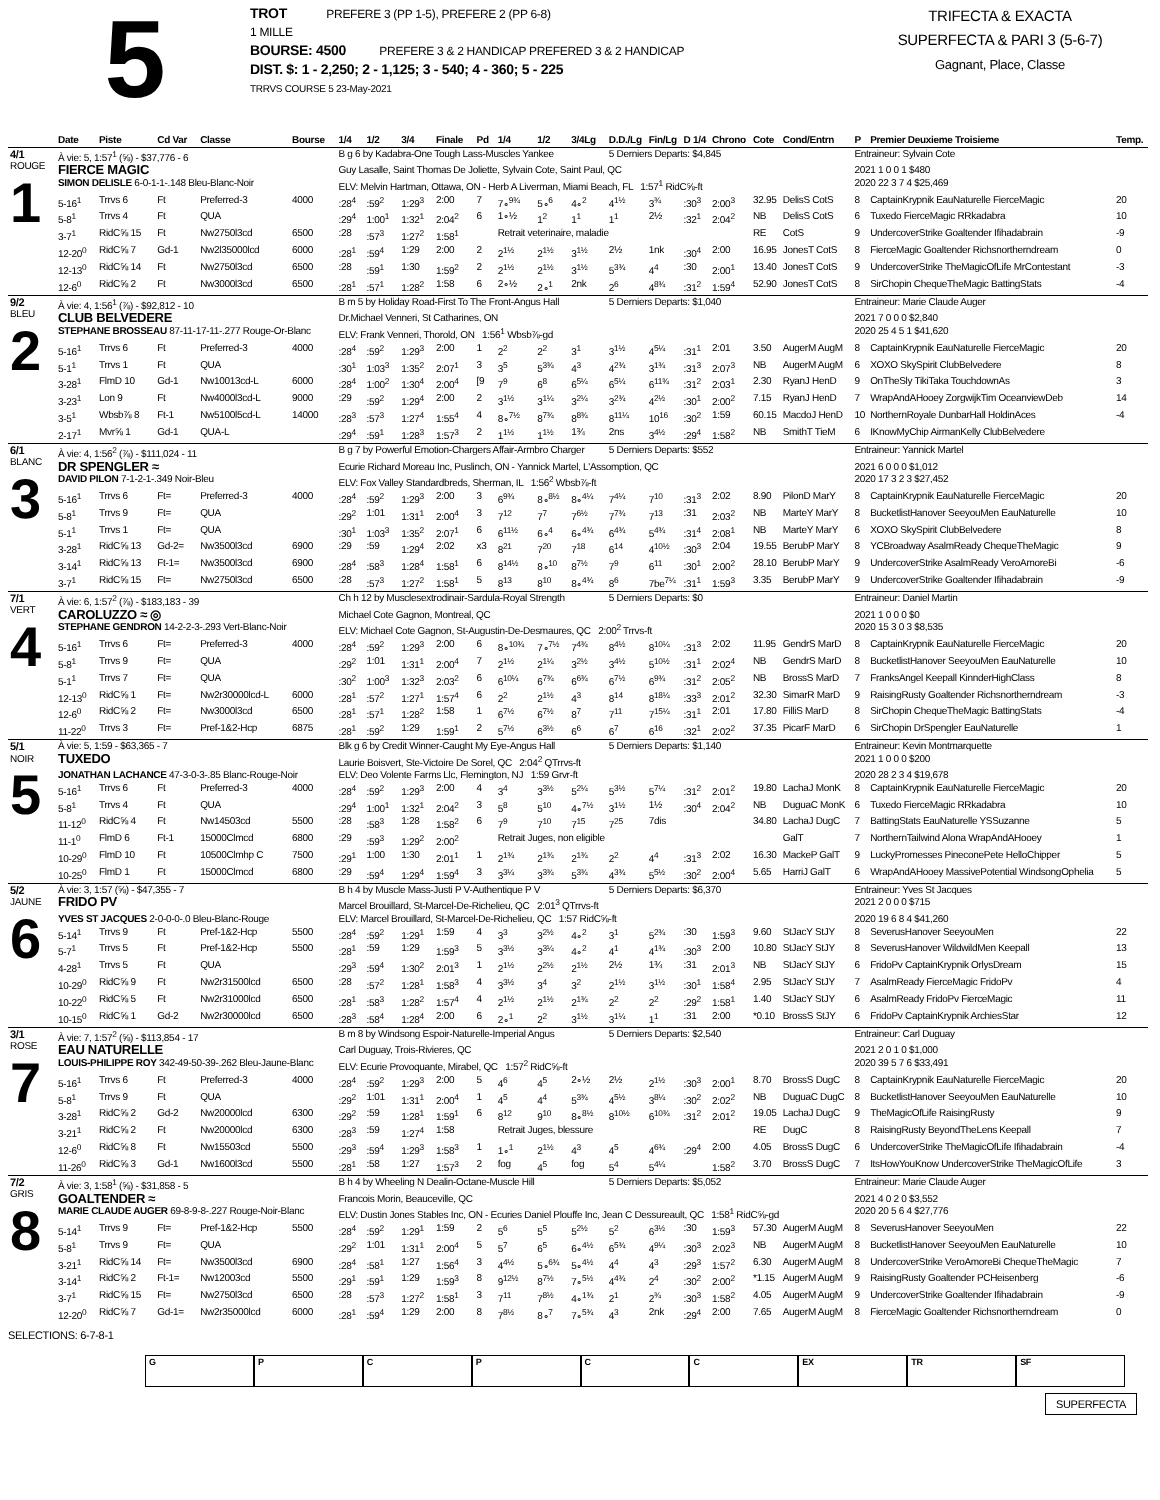5
TROT PREFERE 3 (PP 1-5), PREFERE 2 (PP 6-8)
1 MILLE
BOURSE: 4500 PREFERE 3 & 2 HANDICAP PREFERED 3 & 2 HANDICAP
DIST. $: 1 - 2,250; 2 - 1,125; 3 - 540; 4 - 360; 5 - 225
TRRVS COURSE 5 23-May-2021
TRIFECTA & EXACTA
SUPERFECTA & PARI 3 (5-6-7)
Gagnant, Place, Classe
| | Date | Piste | Cd Var | Classe | Bourse | 1/4 | 1/2 | 3/4 | Finale | Pd | 1/4 | 1/2 | 3/4Lg | D.D./Lg | Fin/Lg | D 1/4 | Chrono | Cote | Cond/Entrn | P | Premier Deuxieme Troisieme | Temp. |
| --- | --- | --- | --- | --- | --- | --- | --- | --- | --- | --- | --- | --- | --- | --- | --- | --- | --- | --- | --- | --- | --- | --- |
| 4/1 ROUGE 1 | À vie: 5, 1:57<sup>1</sup> (⅝) - $37,776 - 6 | | | | | B g 6 by Kadabra-One Tough Lass-Muscles Yankee | | | | | | | | 5 Derniers Departs: $4,845 | | | | | | Entraineur: Sylvain Cote | | |
| | FIERCE MAGIC | | | | | Guy Lasalle, Saint Thomas De Joliette, Sylvain Cote, Saint Paul, QC | | | | | | | | | | | | | | 2021 1 0 0 1 $480 | | |
| | SIMON DELISLE 6-0-1-1-.148 Bleu-Blanc-Noir | | | | | ELV: Melvin Hartman, Ottawa, ON - Herb A Liverman, Miami Beach, FL 1:57<sup>1</sup> RidC⅝-ft | | | | | | | | | | | | | | 2020 22 3 7 4 $25,469 | | |
| | 5-16<sup>1</sup> | Trrvs 6 | Ft | Preferred-3 | 4000 | :28<sup>4</sup> | :59<sup>2</sup> | 1:29<sup>3</sup> | 2:00 | 7 | 7∘<sup>9¾</sup> | 5∘<sup>6</sup> | 4∘<sup>2</sup> | 4<sup>1½</sup> | 3<sup>¾</sup> | :30<sup>3</sup> | 2:00<sup>3</sup> | 32.95 | DelisS CotS | 8 | CaptainKrypnik EauNaturelle FierceMagic | 20 |
| | 5-8<sup>1</sup> | Trrvs 4 | Ft | QUA | | :29<sup>4</sup> | 1:00<sup>1</sup> | 1:32<sup>1</sup> | 2:04<sup>2</sup> | 6 | 1∘½ | 1<sup>2</sup> | 1<sup>1</sup> | 1<sup>1</sup> | 2½ | :32<sup>1</sup> | 2:04<sup>2</sup> | NB | DelisS CotS | 6 | Tuxedo FierceMagic RRkadabra | 10 |
| | 3-7<sup>1</sup> | RidC⅝ 15 | Ft | Nw2750l3cd | 6500 | :28 | :57<sup>3</sup> | 1:27<sup>2</sup> | 1:58<sup>1</sup> | | Retrait veterinaire, maladie | | | | | | | RE | CotS | 9 | UndercoverStrike Goaltender Ifihadabrain | -9 |
| | 12-20<sup>0</sup> | RidC⅝ 7 | Gd-1 | Nw2l35000lcd | 6000 | :28<sup>1</sup> | :59<sup>4</sup> | 1:29 | 2:00 | 2 | 2<sup>1½</sup> | 2<sup>1½</sup> | 3<sup>1½</sup> | 2½ | 1nk | :30<sup>4</sup> | 2:00 | 16.95 | JonesT CotS | 8 | FierceMagic Goaltender Richsnortherndream | 0 |
| | 12-13<sup>0</sup> | RidC⅝ 14 | Ft | Nw2750l3cd | 6500 | :28 | :59<sup>1</sup> | 1:30 | 1:59<sup>2</sup> | 2 | 2<sup>1½</sup> | 2<sup>1½</sup> | 3<sup>1½</sup> | 5<sup>3¾</sup> | 4<sup>4</sup> | :30 | 2:00<sup>1</sup> | 13.40 | JonesT CotS | 9 | UndercoverStrike TheMagicOfLife MrContestant | -3 |
| | 12-6<sup>0</sup> | RidC⅝ 2 | Ft | Nw3000l3cd | 6500 | :28<sup>1</sup> | :57<sup>1</sup> | 1:28<sup>2</sup> | 1:58 | 6 | 2∘½ | 2∘<sup>1</sup> | 2nk | 2<sup>6</sup> | 4<sup>8¾</sup> | :31<sup>2</sup> | 1:59<sup>4</sup> | 52.90 | JonesT CotS | 8 | SirChopin ChequeTheMagic BattingStats | -4 |
| 9/2 BLEU 2 | À vie: 4, 1:56<sup>1</sup> (⅞) - $92,812 - 10 | | | | | B m 5 by Holiday Road-First To The Front-Angus Hall | | | | | | | | 5 Derniers Departs: $1,040 | | | | | | Entraineur: Marie Claude Auger | | |
| | CLUB BELVEDERE | | | | | Dr.Michael Venneri, St Catharines, ON | | | | | | | | | | | | | | 2021 7 0 0 0 $2,840 | | |
| | STEPHANE BROSSEAU 87-11-17-11-.277 Rouge-Or-Blanc | | | | | ELV: Frank Venneri, Thorold, ON 1:56<sup>1</sup> Wbsb⅞-gd | | | | | | | | | | | | | | 2020 25 4 5 1 $41,620 | | |
| | 5-16<sup>1</sup> | Trrvs 6 | Ft | Preferred-3 | 4000 | :28<sup>4</sup> | :59<sup>2</sup> | 1:29<sup>3</sup> | 2:00 | 1 | 2<sup>2</sup> | 2<sup>2</sup> | 3<sup>1</sup> | 3<sup>1½</sup> | 4<sup>5¼</sup> | :31<sup>1</sup> | 2:01 | 3.50 | AugerM AugM | 8 | CaptainKrypnik EauNaturelle FierceMagic | 20 |
| | 5-1<sup>1</sup> | Trrvs 1 | Ft | QUA | | :30<sup>1</sup> | 1:03<sup>3</sup> | 1:35<sup>2</sup> | 2:07<sup>1</sup> | 3 | 3<sup>5</sup> | 5<sup>3¾</sup> | 4<sup>3</sup> | 4<sup>2¾</sup> | 3<sup>1¾</sup> | :31<sup>3</sup> | 2:07<sup>3</sup> | NB | AugerM AugM | 6 | XOXO SkySpirit ClubBelvedere | 8 |
| | 3-28<sup>1</sup> | FlmD 10 | Gd-1 | Nw10013cd-L | 6000 | :28<sup>4</sup> | 1:00<sup>2</sup> | 1:30<sup>4</sup> | 2:00<sup>4</sup> | [9 | 7<sup>9</sup> | 6<sup>8</sup> | 6<sup>5¼</sup> | 6<sup>5¼</sup> | 6<sup>11¾</sup> | :31<sup>2</sup> | 2:03<sup>1</sup> | 2.30 | RyanJ HenD | 9 | OnTheSly TikiTaka TouchdownAs | 3 |
| | 3-23<sup>1</sup> | Lon 9 | Ft | Nw4000l3cd-L | 9000 | :29 | :59<sup>2</sup> | 1:29<sup>4</sup> | 2:00 | 2 | 3<sup>1½</sup> | 3<sup>1¼</sup> | 3<sup>2¼</sup> | 3<sup>2¾</sup> | 4<sup>2½</sup> | :30<sup>1</sup> | 2:00<sup>2</sup> | 7.15 | RyanJ HenD | 7 | WrapAndAHooey ZorgwijkTim OceanviewDeb | 14 |
| | 3-5<sup>1</sup> | Wbsb⅞ 8 | Ft-1 | Nw5100l5cd-L | 14000 | :28<sup>3</sup> | :57<sup>3</sup> | 1:27<sup>4</sup> | 1:55<sup>4</sup> | 4 | 8∘<sup>7½</sup> | 8<sup>7¾</sup> | 8<sup>8¾</sup> | 8<sup>11¼</sup> | 10<sup>16</sup> | :30<sup>2</sup> | 1:59 | 60.15 | MacdoJ HenD | 10 | NorthernRoyale DunbarHall HoldinAces | -4 |
| | 2-17<sup>1</sup> | Mvr⅝ 1 | Gd-1 | QUA-L | | :29<sup>4</sup> | :59<sup>1</sup> | 1:28<sup>3</sup> | 1:57<sup>3</sup> | 2 | 1<sup>1½</sup> | 1<sup>1½</sup> | 1¾ | 2ns | 3<sup>4½</sup> | :29<sup>4</sup> | 1:58<sup>2</sup> | NB | SmithT TieM | 6 | IKnowMyChip AirmanKelly ClubBelvedere | |
| 6/1 BLANC 3 | À vie: 4, 1:56<sup>2</sup> (⅞) - $111,024 - 11 | | | | | B g 7 by Powerful Emotion-Chargers Affair-Armbro Charger | | | | | | | | 5 Derniers Departs: $552 | | | | | | Entraineur: Yannick Martel | | |
| | DR SPENGLER ≈ | | | | | Ecurie Richard Moreau Inc, Puslinch, ON - Yannick Martel, L'Assomption, QC | | | | | | | | | | | | | | 2021 6 0 0 0 $1,012 | | |
| | DAVID PILON 7-1-2-1-.349 Noir-Bleu | | | | | ELV: Fox Valley Standardbreds, Sherman, IL 1:56<sup>2</sup> Wbsb⅞-ft | | | | | | | | | | | | | | 2020 17 3 2 3 $27,452 | | |
| | 5-16<sup>1</sup> | Trrvs 6 | Ft= | Preferred-3 | 4000 | :28<sup>4</sup> | :59<sup>2</sup> | 1:29<sup>3</sup> | 2:00 | 3 | 6<sup>9¾</sup> | 8∘<sup>8½</sup> | 8∘<sup>4¼</sup> | 7<sup>4¼</sup> | 7<sup>10</sup> | :31<sup>3</sup> | 2:02 | 8.90 | PilonD MarY | 8 | CaptainKrypnik EauNaturelle FierceMagic | 20 |
| | 5-8<sup>1</sup> | Trrvs 9 | Ft= | QUA | | :29<sup>2</sup> | 1:01 | 1:31<sup>1</sup> | 2:00<sup>4</sup> | 3 | 7<sup>12</sup> | 7<sup>7</sup> | 7<sup>6½</sup> | 7<sup>7¾</sup> | 7<sup>13</sup> | :31 | 2:03<sup>2</sup> | NB | MarteY MarY | 8 | BucketlistHanover SeeyouMen EauNaturelle | 10 |
| | 5-1<sup>1</sup> | Trrvs 1 | Ft= | QUA | | :30<sup>1</sup> | 1:03<sup>3</sup> | 1:35<sup>2</sup> | 2:07<sup>1</sup> | 6 | 6<sup>11½</sup> | 6∘<sup>4</sup> | 6∘<sup>4¾</sup> | 6<sup>4¾</sup> | 5<sup>4¾</sup> | :31<sup>4</sup> | 2:08<sup>1</sup> | NB | MarteY MarY | 6 | XOXO SkySpirit ClubBelvedere | 8 |
| | 3-28<sup>1</sup> | RidC⅝ 13 | Gd-2= | Nw3500l3cd | 6900 | :29 | :59 | 1:29<sup>4</sup> | 2:02 | x3 | 8<sup>21</sup> | 7<sup>20</sup> | 7<sup>18</sup> | 6<sup>14</sup> | 4<sup>10½</sup> | :30<sup>3</sup> | 2:04 | 19.55 | BerubP MarY | 8 | YCBroadway AsalmReady ChequeTheMagic | 9 |
| | 3-14<sup>1</sup> | RidC⅝ 13 | Ft-1= | Nw3500l3cd | 6900 | :28<sup>4</sup> | :58<sup>3</sup> | 1:28<sup>4</sup> | 1:58<sup>1</sup> | 6 | 8<sup>14½</sup> | 8∘<sup>10</sup> | 8<sup>7½</sup> | 7<sup>9</sup> | 6<sup>11</sup> | :30<sup>1</sup> | 2:00<sup>2</sup> | 28.10 | BerubP MarY | 9 | UndercoverStrike AsalmReady VeroAmoreBi | -6 |
| | 3-7<sup>1</sup> | RidC⅝ 15 | Ft= | Nw2750l3cd | 6500 | :28 | :57<sup>3</sup> | 1:27<sup>2</sup> | 1:58<sup>1</sup> | 5 | 8<sup>13</sup> | 8<sup>10</sup> | 8∘<sup>4¾</sup> | 8<sup>6</sup> | 7be<sup>7¼</sup> | :31<sup>1</sup> | 1:59<sup>3</sup> | 3.35 | BerubP MarY | 9 | UndercoverStrike Goaltender Ifihadabrain | -9 |
| 7/1 VERT 4 | À vie: 6, 1:57<sup>2</sup> (⅞) - $183,183 - 39 | | | | | Ch h 12 by Musclesextrodinair-Sardula-Royal Strength | | | | | | | | 5 Derniers Departs: $0 | | | | | | Entraineur: Daniel Martin | | |
| | CAROLUZZO ≈ ◎ | | | | | Michael Cote Gagnon, Montreal, QC | | | | | | | | | | | | | | 2021 1 0 0 0 $0 | | |
| | STEPHANE GENDRON 14-2-2-3-.293 Vert-Blanc-Noir | | | | | ELV: Michael Cote Gagnon, St-Augustin-De-Desmaures, QC 2:00<sup>2</sup> Trrvs-ft | | | | | | | | | | | | | | 2020 15 3 0 3 $8,535 | | |
| | 5-16<sup>1</sup> | Trrvs 6 | Ft= | Preferred-3 | 4000 | :28<sup>4</sup> | :59<sup>2</sup> | 1:29<sup>3</sup> | 2:00 | 6 | 8∘<sup>10¾</sup> | 7∘<sup>7½</sup> | 7<sup>4¾</sup> | 8<sup>4½</sup> | 8<sup>10¼</sup> | :31<sup>3</sup> | 2:02 | 11.95 | GendrS MarD | 8 | CaptainKrypnik EauNaturelle FierceMagic | 20 |
| | 5-8<sup>1</sup> | Trrvs 9 | Ft= | QUA | | :29<sup>2</sup> | 1:01 | 1:31<sup>1</sup> | 2:00<sup>4</sup> | 7 | 2<sup>1½</sup> | 2<sup>1¼</sup> | 3<sup>2½</sup> | 3<sup>4½</sup> | 5<sup>10½</sup> | :31<sup>1</sup> | 2:02<sup>4</sup> | NB | GendrS MarD | 8 | BucketlistHanover SeeyouMen EauNaturelle | 10 |
| | 5-1<sup>1</sup> | Trrvs 7 | Ft= | QUA | | :30<sup>2</sup> | 1:00<sup>3</sup> | 1:32<sup>3</sup> | 2:03<sup>2</sup> | 6 | 6<sup>10¼</sup> | 6<sup>7¾</sup> | 6<sup>6¾</sup> | 6<sup>7½</sup> | 6<sup>9¾</sup> | :31<sup>2</sup> | 2:05<sup>2</sup> | NB | BrossS MarD | 7 | FranksAngel Keepall KinnderHighClass | 8 |
| | 12-13<sup>0</sup> | RidC⅝ 1 | Ft= | Nw2r30000lcd-L | 6000 | :28<sup>1</sup> | :57<sup>2</sup> | 1:27<sup>1</sup> | 1:57<sup>4</sup> | 6 | 2<sup>2</sup> | 2<sup>1½</sup> | 4<sup>3</sup> | 8<sup>14</sup> | 8<sup>18¼</sup> | :33<sup>3</sup> | 2:01<sup>2</sup> | 32.30 | SimarR MarD | 9 | RaisingRusty Goaltender Richsnortherndream | -3 |
| | 12-6<sup>0</sup> | RidC⅝ 2 | Ft= | Nw3000l3cd | 6500 | :28<sup>1</sup> | :57<sup>1</sup> | 1:28<sup>2</sup> | 1:58 | 1 | 6<sup>7½</sup> | 6<sup>7½</sup> | 8<sup>7</sup> | 7<sup>11</sup> | 7<sup>15¼</sup> | :31<sup>1</sup> | 2:01 | 17.80 | FilliS MarD | 8 | SirChopin ChequeTheMagic BattingStats | -4 |
| | 11-22<sup>0</sup> | Trrvs 3 | Ft= | Pref-1&2-Hcp | 6875 | :28<sup>1</sup> | :59<sup>2</sup> | 1:29 | 1:59<sup>1</sup> | 2 | 5<sup>7½</sup> | 6<sup>3½</sup> | 6<sup>6</sup> | 6<sup>7</sup> | 6<sup>16</sup> | :32<sup>1</sup> | 2:02<sup>2</sup> | 37.35 | PicarF MarD | 6 | SirChopin DrSpengler EauNaturelle | 1 |
| 5/1 NOIR 5 | À vie: 5, 1:59 - $63,365 - 7 | | | | | Blk g 6 by Credit Winner-Caught My Eye-Angus Hall | | | | | | | | 5 Derniers Departs: $1,140 | | | | | | Entraineur: Kevin Montmarquette | | |
| | TUXEDO | | | | | Laurie Boisvert, Ste-Victoire De Sorel, QC 2:04<sup>2</sup> QTrrvs-ft | | | | | | | | | | | | | | 2021 1 0 0 0 $200 | | |
| | JONATHAN LACHANCE 47-3-0-3-.85 Blanc-Rouge-Noir | | | | | ELV: Deo Volente Farms Llc, Flemington, NJ 1:59 Grvr-ft | | | | | | | | | | | | | | 2020 28 2 3 4 $19,678 | | |
| | 5-16<sup>1</sup> | Trrvs 6 | Ft | Preferred-3 | 4000 | :28<sup>4</sup> | :59<sup>2</sup> | 1:29<sup>3</sup> | 2:00 | 4 | 3<sup>4</sup> | 3<sup>3½</sup> | 5<sup>2¼</sup> | 5<sup>3½</sup> | 5<sup>7¼</sup> | :31<sup>2</sup> | 2:01<sup>2</sup> | 19.80 | LachaJ MonK | 8 | CaptainKrypnik EauNaturelle FierceMagic | 20 |
| | 5-8<sup>1</sup> | Trrvs 4 | Ft | QUA | | :29<sup>4</sup> | 1:00<sup>1</sup> | 1:32<sup>1</sup> | 2:04<sup>2</sup> | 3 | 5<sup>8</sup> | 5<sup>10</sup> | 4∘<sup>7½</sup> | 3<sup>1½</sup> | 1½ | :30<sup>4</sup> | 2:04<sup>2</sup> | NB | DuguaC MonK | 6 | Tuxedo FierceMagic RRkadabra | 10 |
| | 11-12<sup>0</sup> | RidC⅝ 4 | Ft | Nw14503cd | 5500 | :28 | :58<sup>3</sup> | 1:28 | 1:58<sup>2</sup> | 6 | 7<sup>9</sup> | 7<sup>10</sup> | 7<sup>15</sup> | 7<sup>25</sup> | 7dis | | | 34.80 | LachaJ DugC | 7 | BattingStats EauNaturelle YSSuzanne | 5 |
| | 11-1<sup>0</sup> | FlmD 6 | Ft-1 | 15000Clmcd | 6800 | :29 | :59<sup>3</sup> | 1:29<sup>2</sup> | 2:00<sup>2</sup> | | Retrait Juges, non eligible | | | | | | | | GalT | 7 | NorthernTailwind Alona WrapAndAHooey | 1 |
| | 10-29<sup>0</sup> | FlmD 10 | Ft | 10500Clmhp C | 7500 | :29<sup>1</sup> | 1:00 | 1:30 | 2:01<sup>1</sup> | 1 | 2<sup>1¾</sup> | 2<sup>1¾</sup> | 2<sup>1¾</sup> | 2<sup>2</sup> | 4<sup>4</sup> | :31<sup>3</sup> | 2:02 | 16.30 | MackeP GalT | 9 | LuckyPromesses PineconePete HelloChipper | 5 |
| | 10-25<sup>0</sup> | FlmD 1 | Ft | 15000Clmcd | 6800 | :29 | :59<sup>4</sup> | 1:29<sup>4</sup> | 1:59<sup>4</sup> | 3 | 3<sup>3¼</sup> | 3<sup>3¾</sup> | 5<sup>3¾</sup> | 4<sup>3¾</sup> | 5<sup>5½</sup> | :30<sup>2</sup> | 2:00<sup>4</sup> | 5.65 | HarriJ GalT | 6 | WrapAndAHooey MassivePotential WindsongOphelia | 5 |
| 5/2 JAUNE 6 | À vie: 3, 1:57 (⅝) - $47,355 - 7 | | | | | B h 4 by Muscle Mass-Justi P V-Authentique P V | | | | | | | | 5 Derniers Departs: $6,370 | | | | | | Entraineur: Yves St Jacques | | |
| | FRIDO PV | | | | | Marcel Brouillard, St-Marcel-De-Richelieu, QC 2:01<sup>3</sup> QTrrvs-ft | | | | | | | | | | | | | | 2021 2 0 0 0 $715 | | |
| | YVES ST JACQUES 2-0-0-0-.0 Bleu-Blanc-Rouge | | | | | ELV: Marcel Brouillard, St-Marcel-De-Richelieu, QC 1:57 RidC⅝-ft | | | | | | | | | | | | | | 2020 19 6 8 4 $41,260 | | |
| | 5-14<sup>1</sup> | Trrvs 9 | Ft | Pref-1&2-Hcp | 5500 | :28<sup>4</sup> | :59<sup>2</sup> | 1:29<sup>1</sup> | 1:59 | 4 | 3<sup>3</sup> | 3<sup>2½</sup> | 4∘<sup>2</sup> | 3<sup>1</sup> | 5<sup>2¾</sup> | :30 | 1:59<sup>3</sup> | 9.60 | StJacY StJY | 8 | SeverusHanover SeeyouMen | 22 |
| | 5-7<sup>1</sup> | Trrvs 5 | Ft | Pref-1&2-Hcp | 5500 | :28<sup>1</sup> | :59 | 1:29 | 1:59<sup>3</sup> | 5 | 3<sup>3½</sup> | 3<sup>3¼</sup> | 4∘<sup>2</sup> | 4<sup>1</sup> | 4<sup>1¾</sup> | :30<sup>3</sup> | 2:00 | 10.80 | StJacY StJY | 8 | SeverusHanover WildwildMen Keepall | 13 |
| | 4-28<sup>1</sup> | Trrvs 5 | Ft | QUA | | :29<sup>3</sup> | :59<sup>4</sup> | 1:30<sup>2</sup> | 2:01<sup>3</sup> | 1 | 2<sup>1½</sup> | 2<sup>2½</sup> | 2<sup>1½</sup> | 2½ | 1¾ | :31 | 2:01<sup>3</sup> | NB | StJacY StJY | 6 | FridoPv CaptainKrypnik OrlysDream | 15 |
| | 10-29<sup>0</sup> | RidC⅝ 9 | Ft | Nw2r31500lcd | 6500 | :28 | :57<sup>2</sup> | 1:28<sup>1</sup> | 1:58<sup>3</sup> | 4 | 3<sup>3½</sup> | 3<sup>4</sup> | 3<sup>2</sup> | 2<sup>1½</sup> | 3<sup>1½</sup> | :30<sup>1</sup> | 1:58<sup>4</sup> | 2.95 | StJacY StJY | 7 | AsalmReady FierceMagic FridoPv | 4 |
| | 10-22<sup>0</sup> | RidC⅝ 5 | Ft | Nw2r31000lcd | 6500 | :28<sup>1</sup> | :58<sup>3</sup> | 1:28<sup>2</sup> | 1:57<sup>4</sup> | 4 | 2<sup>1½</sup> | 2<sup>1½</sup> | 2<sup>1¾</sup> | 2<sup>2</sup> | 2<sup>2</sup> | :29<sup>2</sup> | 1:58<sup>1</sup> | 1.40 | StJacY StJY | 6 | AsalmReady FridoPv FierceMagic | 11 |
| | 10-15<sup>0</sup> | RidC⅝ 1 | Gd-2 | Nw2r30000lcd | 6500 | :28<sup>3</sup> | :58<sup>4</sup> | 1:28<sup>4</sup> | 2:00 | 6 | 2∘<sup>1</sup> | 2<sup>2</sup> | 3<sup>1½</sup> | 3<sup>1¼</sup> | 1<sup>1</sup> | :31 | 2:00 | *0.10 | BrossS StJY | 6 | FridoPv CaptainKrypnik ArchiesStar | 12 |
| 3/1 ROSE 7 | À vie: 7, 1:57<sup>2</sup> (⅝) - $113,854 - 17 | | | | | B m 8 by Windsong Espoir-Naturelle-Imperial Angus | | | | | | | | 5 Derniers Departs: $2,540 | | | | | | Entraineur: Carl Duguay | | |
| | EAU NATURELLE | | | | | Carl Duguay, Trois-Rivieres, QC | | | | | | | | | | | | | | 2021 2 0 1 0 $1,000 | | |
| | LOUIS-PHILIPPE ROY 342-49-50-39-.262 Bleu-Jaune-Blanc | | | | | ELV: Ecurie Provoquante, Mirabel, QC 1:57<sup>2</sup> RidC⅝-ft | | | | | | | | | | | | | | 2020 39 5 7 6 $33,491 | | |
| | 5-16<sup>1</sup> | Trrvs 6 | Ft | Preferred-3 | 4000 | :28<sup>4</sup> | :59<sup>2</sup> | 1:29<sup>3</sup> | 2:00 | 5 | 4<sup>6</sup> | 4<sup>5</sup> | 2∘½ | 2½ | 2<sup>1½</sup> | :30<sup>3</sup> | 2:00<sup>1</sup> | 8.70 | BrossS DugC | 8 | CaptainKrypnik EauNaturelle FierceMagic | 20 |
| | 5-8<sup>1</sup> | Trrvs 9 | Ft | QUA | | :29<sup>2</sup> | 1:01 | 1:31<sup>1</sup> | 2:00<sup>4</sup> | 1 | 4<sup>5</sup> | 4<sup>4</sup> | 5<sup>3¾</sup> | 4<sup>5½</sup> | 3<sup>8¼</sup> | :30<sup>2</sup> | 2:02<sup>2</sup> | NB | DuguaC DugC | 8 | BucketlistHanover SeeyouMen EauNaturelle | 10 |
| | 3-28<sup>1</sup> | RidC⅝ 2 | Gd-2 | Nw20000lcd | 6300 | :29<sup>2</sup> | :59 | 1:28<sup>1</sup> | 1:59<sup>1</sup> | 6 | 8<sup>12</sup> | 9<sup>10</sup> | 8∘<sup>8½</sup> | 8<sup>10½</sup> | 6<sup>10¾</sup> | :31<sup>2</sup> | 2:01<sup>2</sup> | 19.05 | LachaJ DugC | 9 | TheMagicOfLife RaisingRusty | 9 |
| | 3-21<sup>1</sup> | RidC⅝ 2 | Ft | Nw20000lcd | 6300 | :28<sup>3</sup> | :59 | 1:27<sup>4</sup> | 1:58 | | Retrait Juges, blessure | | | | | | | RE | DugC | 8 | RaisingRusty BeyondTheLens Keepall | 7 |
| | 12-6<sup>0</sup> | RidC⅝ 8 | Ft | Nw15503cd | 5500 | :29<sup>3</sup> | :59<sup>4</sup> | 1:29<sup>3</sup> | 1:58<sup>3</sup> | 1 | 1∘<sup>1</sup> | 2<sup>1½</sup> | 4<sup>3</sup> | 4<sup>5</sup> | 4<sup>6¾</sup> | :29<sup>4</sup> | 2:00 | 4.05 | BrossS DugC | 6 | UndercoverStrike TheMagicOfLife Ifihadabrain | -4 |
| | 11-26<sup>0</sup> | RidC⅝ 3 | Gd-1 | Nw1600l3cd | 5500 | :28<sup>1</sup> | :58 | 1:27 | 1:57<sup>3</sup> | 2 | fog | 4<sup>5</sup> | fog | 5<sup>4</sup> | 5<sup>4¼</sup> | | 1:58<sup>2</sup> | 3.70 | BrossS DugC | 7 | ItsHowYouKnow UndercoverStrike TheMagicOfLife | 3 |
| 7/2 GRIS 8 | À vie: 3, 1:58<sup>1</sup> (⅝) - $31,858 - 5 | | | | | B h 4 by Wheeling N Dealin-Octane-Muscle Hill | | | | | | | | 5 Derniers Departs: $5,052 | | | | | | Entraineur: Marie Claude Auger | | |
| | GOALTENDER ≈ | | | | | Francois Morin, Beauceville, QC | | | | | | | | | | | | | | 2021 4 0 2 0 $3,552 | | |
| | MARIE CLAUDE AUGER 69-8-9-8-.227 Rouge-Noir-Blanc | | | | | ELV: Dustin Jones Stables Inc, ON - Ecuries Daniel Plouffe Inc, Jean C Dessureault, QC 1:58<sup>1</sup> RidC⅝-gd | | | | | | | | | | | | | | 2020 20 5 6 4 $27,776 | | |
| | 5-14<sup>1</sup> | Trrvs 9 | Ft= | Pref-1&2-Hcp | 5500 | :28<sup>4</sup> | :59<sup>2</sup> | 1:29<sup>1</sup> | 1:59 | 2 | 5<sup>6</sup> | 5<sup>5</sup> | 5<sup>2½</sup> | 5<sup>2</sup> | 6<sup>3½</sup> | :30 | 1:59<sup>3</sup> | 57.30 | AugerM AugM | 8 | SeverusHanover SeeyouMen | 22 |
| | 5-8<sup>1</sup> | Trrvs 9 | Ft= | QUA | | :29<sup>2</sup> | 1:01 | 1:31<sup>1</sup> | 2:00<sup>4</sup> | 5 | 5<sup>7</sup> | 6<sup>5</sup> | 6∘<sup>4½</sup> | 6<sup>5¾</sup> | 4<sup>9¼</sup> | :30<sup>3</sup> | 2:02<sup>3</sup> | NB | AugerM AugM | 8 | BucketlistHanover SeeyouMen EauNaturelle | 10 |
| | 3-21<sup>1</sup> | RidC⅝ 14 | Ft= | Nw3500l3cd | 6900 | :28<sup>4</sup> | :58<sup>1</sup> | 1:27 | 1:56<sup>4</sup> | 3 | 4<sup>4½</sup> | 5∘<sup>6¾</sup> | 5∘<sup>4½</sup> | 4<sup>4</sup> | 4<sup>3</sup> | :29<sup>3</sup> | 1:57<sup>2</sup> | 6.30 | AugerM AugM | 8 | UndercoverStrike VeroAmoreBi ChequeTheMagic | 7 |
| | 3-14<sup>1</sup> | RidC⅝ 2 | Ft-1= | Nw12003cd | 5500 | :29<sup>1</sup> | :59<sup>1</sup> | 1:29 | 1:59<sup>3</sup> | 8 | 9<sup>12½</sup> | 8<sup>7½</sup> | 7∘<sup>5½</sup> | 4<sup>4¾</sup> | 2<sup>4</sup> | :30<sup>2</sup> | 2:00<sup>2</sup> | *1.15 | AugerM AugM | 9 | RaisingRusty Goaltender PCHeisenberg | -6 |
| | 3-7<sup>1</sup> | RidC⅝ 15 | Ft= | Nw2750l3cd | 6500 | :28 | :57<sup>3</sup> | 1:27<sup>2</sup> | 1:58<sup>1</sup> | 3 | 7<sup>11</sup> | 7<sup>8½</sup> | 4∘<sup>1¾</sup> | 2<sup>1</sup> | 2<sup>¾</sup> | :30<sup>3</sup> | 1:58<sup>2</sup> | 4.05 | AugerM AugM | 9 | UndercoverStrike Goaltender Ifihadabrain | -9 |
| | 12-20<sup>0</sup> | RidC⅝ 7 | Gd-1= | Nw2r35000lcd | 6000 | :28<sup>1</sup> | :59<sup>4</sup> | 1:29 | 2:00 | 8 | 7<sup>8½</sup> | 8∘<sup>7</sup> | 7∘<sup>5¾</sup> | 4<sup>3</sup> | 2nk | :29<sup>4</sup> | 2:00 | 7.65 | AugerM AugM | 8 | FierceMagic Goaltender Richsnortherndream | 0 |
SELECTIONS: 6-7-8-1
G P C P C C EX TR SF
SUPERFECTA